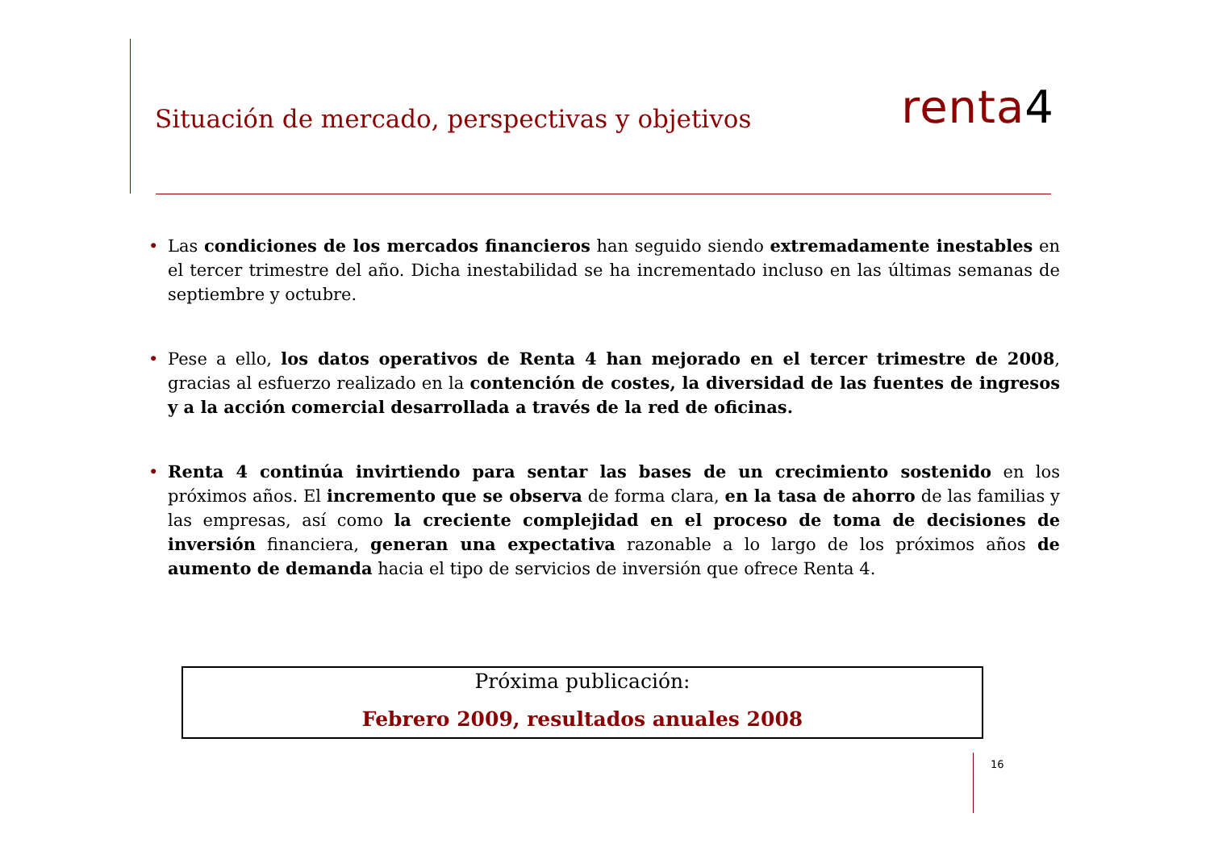Situación de mercado, perspectivas y objetivos
renta4
• Las condiciones de los mercados financieros han seguido siendo extremadamente inestables en el tercer trimestre del año. Dicha inestabilidad se ha incrementado incluso en las últimas semanas de septiembre y octubre.
• Pese a ello, los datos operativos de Renta 4 han mejorado en el tercer trimestre de 2008, gracias al esfuerzo realizado en la contención de costes, la diversidad de las fuentes de ingresos y a la acción comercial desarrollada a través de la red de oficinas.
• Renta 4 continúa invirtiendo para sentar las bases de un crecimiento sostenido en los próximos años. El incremento que se observa de forma clara, en la tasa de ahorro de las familias y las empresas, así como la creciente complejidad en el proceso de toma de decisiones de inversión financiera, generan una expectativa razonable a lo largo de los próximos años de aumento de demanda hacia el tipo de servicios de inversión que ofrece Renta 4.
Próxima publicación:
Febrero 2009, resultados anuales 2008
16